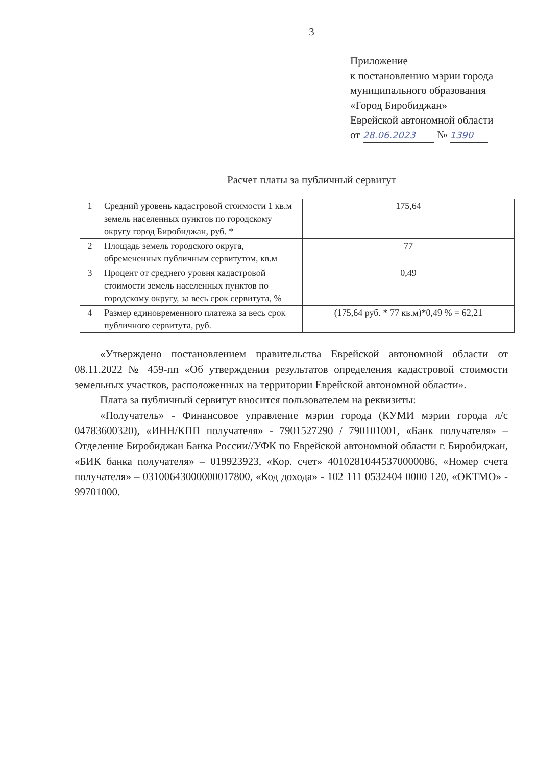3
Приложение
к постановлению мэрии города
муниципального образования
«Город Биробиджан»
Еврейской автономной области
от 28.06.2023 № 1390
Расчет платы за публичный сервитут
| 1 | Средний уровень кадастровой стоимости 1 кв.м земель населенных пунктов по городскому округу город Биробиджан, руб. * | 175,64 |
| 2 | Площадь земель городского округа, обремененных публичным сервитутом, кв.м | 77 |
| 3 | Процент от среднего уровня кадастровой стоимости земель населенных пунктов по городскому округу, за весь срок сервитута, % | 0,49 |
| 4 | Размер единовременного платежа за весь срок публичного сервитута, руб. | (175,64 руб. * 77 кв.м)*0,49 % = 62,21 |
«Утверждено постановлением правительства Еврейской автономной области от 08.11.2022 № 459-пп «Об утверждении результатов определения кадастровой стоимости земельных участков, расположенных на территории Еврейской автономной области».
Плата за публичный сервитут вносится пользователем на реквизиты:
«Получатель» - Финансовое управление мэрии города (КУМИ мэрии города л/с 04783600320), «ИНН/КПП получателя» - 7901527290 / 790101001, «Банк получателя» – Отделение Биробиджан Банка России//УФК по Еврейской автономной области г. Биробиджан, «БИК банка получателя» – 019923923, «Кор. счет» 40102810445370000086, «Номер счета получателя» – 03100643000000017800, «Код дохода» - 102 111 0532404 0000 120, «ОКТМО» - 99701000.